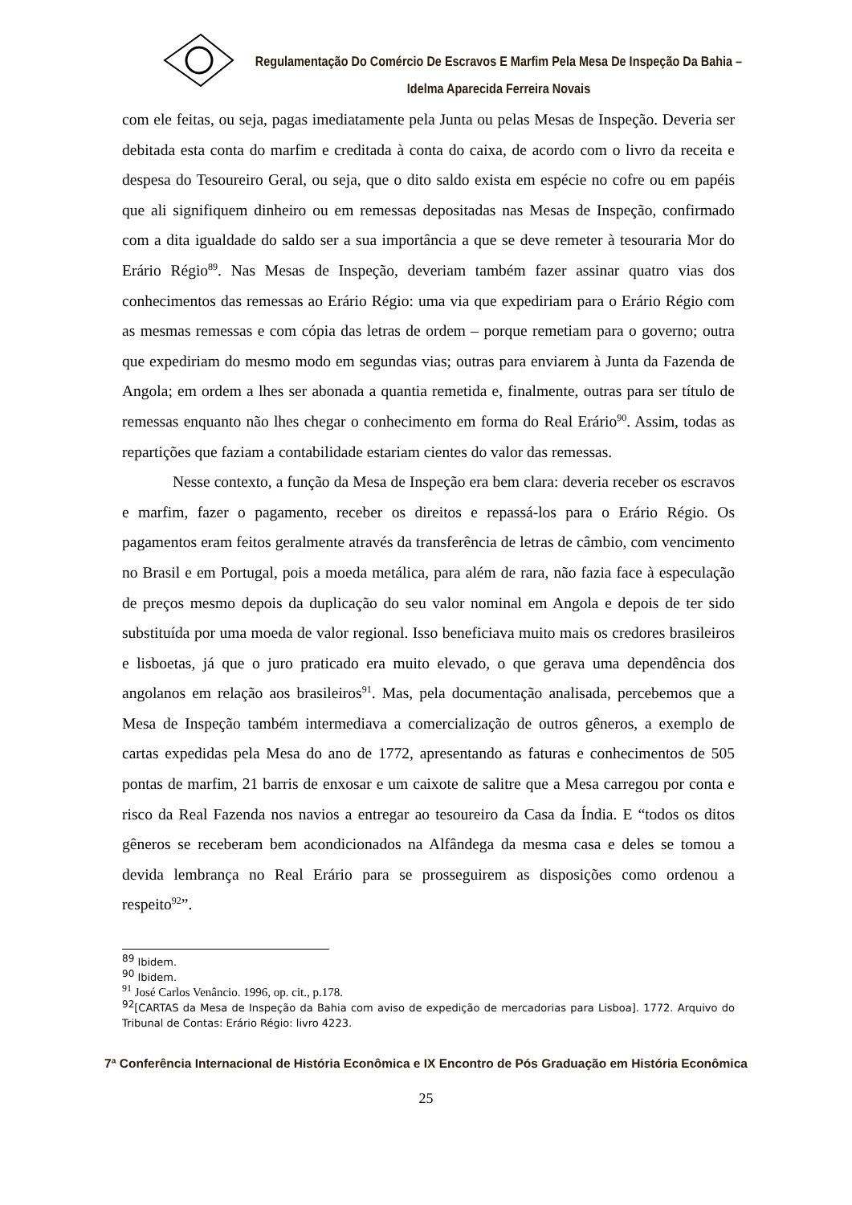Regulamentação Do Comércio De Escravos E Marfim Pela Mesa De Inspeção Da Bahia – Idelma Aparecida Ferreira Novais
com ele feitas, ou seja, pagas imediatamente pela Junta ou pelas Mesas de Inspeção. Deveria ser debitada esta conta do marfim e creditada à conta do caixa, de acordo com o livro da receita e despesa do Tesoureiro Geral, ou seja, que o dito saldo exista em espécie no cofre ou em papéis que ali signifiquem dinheiro ou em remessas depositadas nas Mesas de Inspeção, confirmado com a dita igualdade do saldo ser a sua importância a que se deve remeter à tesouraria Mor do Erário Régio<sup>89</sup>. Nas Mesas de Inspeção, deveriam também fazer assinar quatro vias dos conhecimentos das remessas ao Erário Régio: uma via que expediriam para o Erário Régio com as mesmas remessas e com cópia das letras de ordem – porque remetiam para o governo; outra que expediriam do mesmo modo em segundas vias; outras para enviarem à Junta da Fazenda de Angola; em ordem a lhes ser abonada a quantia remetida e, finalmente, outras para ser título de remessas enquanto não lhes chegar o conhecimento em forma do Real Erário<sup>90</sup>. Assim, todas as repartições que faziam a contabilidade estariam cientes do valor das remessas.
Nesse contexto, a função da Mesa de Inspeção era bem clara: deveria receber os escravos e marfim, fazer o pagamento, receber os direitos e repassá-los para o Erário Régio. Os pagamentos eram feitos geralmente através da transferência de letras de câmbio, com vencimento no Brasil e em Portugal, pois a moeda metálica, para além de rara, não fazia face à especulação de preços mesmo depois da duplicação do seu valor nominal em Angola e depois de ter sido substituída por uma moeda de valor regional. Isso beneficiava muito mais os credores brasileiros e lisboetas, já que o juro praticado era muito elevado, o que gerava uma dependência dos angolanos em relação aos brasileiros<sup>91</sup>. Mas, pela documentação analisada, percebemos que a Mesa de Inspeção também intermediava a comercialização de outros gêneros, a exemplo de cartas expedidas pela Mesa do ano de 1772, apresentando as faturas e conhecimentos de 505 pontas de marfim, 21 barris de enxosar e um caixote de salitre que a Mesa carregou por conta e risco da Real Fazenda nos navios a entregar ao tesoureiro da Casa da Índia. E “todos os ditos gêneros se receberam bem acondicionados na Alfândega da mesma casa e deles se tomou a devida lembrança no Real Erário para se prosseguirem as disposições como ordenou a respeito<sup>92</sup>”.
<sup>89</sup> Ibidem.
<sup>90</sup> Ibidem.
<sup>91</sup> José Carlos Venâncio. 1996, op. cit., p.178.
<sup>92</sup> [CARTAS da Mesa de Inspeção da Bahia com aviso de expedição de mercadorias para Lisboa]. 1772. Arquivo do Tribunal de Contas: Erário Régio: livro 4223.
7ª Conferência Internacional de História Econômica e IX Encontro de Pós Graduação em História Econômica
25